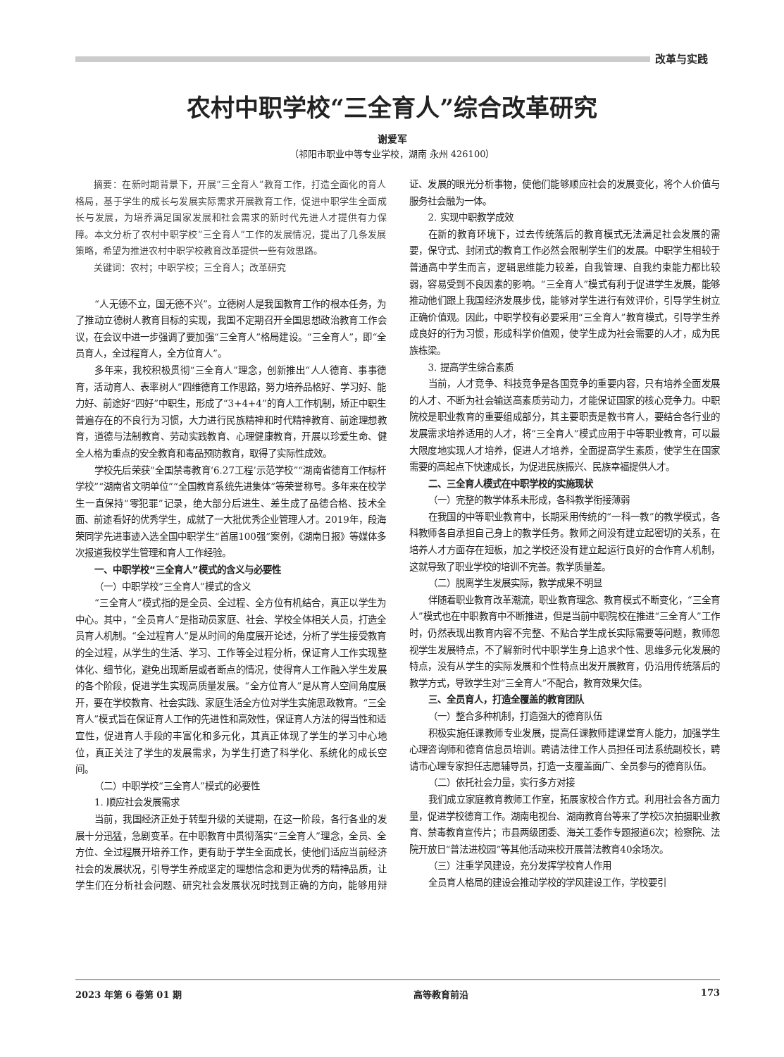改革与实践
农村中职学校“三全育人”综合改革研究
谢爱军
（祁阳市职业中等专业学校，湖南 永州 426100）
摘要：在新时期背景下，开展“三全育人”教育工作，打造全面化的育人格局，基于学生的成长与发展实际需求开展教育工作，促进中职学生全面成长与发展，为培养满足国家发展和社会需求的新时代先进人才提供有力保障。本文分析了农村中职学校“三全育人”工作的发展情况，提出了几条发展策略，希望为推进农村中职学校教育改革提供一些有效思路。
关键词：农村；中职学校；三全育人；改革研究
“人无德不立，国无德不兴”。立德树人是我国教育工作的根本任务，为了推动立德树人教育目标的实现，我国不定期召开全国思想政治教育工作会议，在会议中进一步强调了要加强“三全育人”格局建设。“三全育人”，即“全员育人，全过程育人，全方位育人”。
多年来，我校积极贯彻“三全育人”理念，创新推出“人人德育、事事德育，活动育人、表率树人”四维德育工作思路，努力培养品格好、学习好、能力好、前途好“四好”中职生，形成了“3+4+4”的育人工作机制，矫正中职生普遍存在的不良行为习惯，大力进行民族精神和时代精神教育、前途理想教育，道德与法制教育、劳动实践教育、心理健康教育，开展以珍爱生命、健全人格为重点的安全教育和毒品预防教育，取得了实际性成效。
学校先后荣获“全国禁毒教育‘6.27工程’示范学校”“湖南省德育工作标杆学校”“湖南省文明单位”“全国教育系统先进集体”等荣誉称号。多年来在校学生一直保持“零犯罪”记录，绝大部分后进生、差生成了品德合格、技术全面、前途看好的优秀学生，成就了一大批优秀企业管理人才。2019年，段海荣同学先进事迹入选全国中职学生“首届100强”案例，《湖南日报》等媒体多次报道我校学生管理和育人工作经验。
一、中职学校“三全育人”模式的含义与必要性
（一）中职学校“三全育人”模式的含义
“三全育人”模式指的是全员、全过程、全方位有机结合，真正以学生为中心。其中，“全员育人”是指动员家庭、社会、学校全体相关人员，打造全员育人机制。“全过程育人”是从时间的角度展开论述，分析了学生接受教育的全过程，从学生的生活、学习、工作等全过程分析，保证育人工作实现整体化、细节化，避免出现断层或者断点的情况，使得育人工作融入学生发展的各个阶段，促进学生实现高质量发展。“全方位育人”是从育人空间角度展开，要在学校教育、社会实践、家庭生活全方位对学生实施思政教育。“三全育人”模式旨在保证育人工作的先进性和高效性，保证育人方法的得当性和适宜性，促进育人手段的丰富化和多元化，其真正体现了学生的学习中心地位，真正关注了学生的发展需求，为学生打造了科学化、系统化的成长空间。
（二）中职学校“三全育人”模式的必要性
1. 顺应社会发展需求
当前，我国经济正处于转型升级的关键期，在这一阶段，各行各业的发展十分迅猛，急剧变革。在中职教育中贯彻落实“三全育人”理念，全员、全方位、全过程展开培养工作，更有助于学生全面成长，使他们适应当前经济社会的发展状况，引导学生养成坚定的理想信念和更为优秀的精神品质，让学生们在分析社会问题、研究社会发展状况时找到正确的方向，能够用辩证、发展的眼光分析事物，使他们能够顺应社会的发展变化，将个人价值与服务社会融为一体。
2. 实现中职教学成效
在新的教育环境下，过去传统落后的教育模式无法满足社会发展的需要，保守式、封闭式的教育工作必然会限制学生们的发展。中职学生相较于普通高中学生而言，逻辑思维能力较差，自我管理、自我约束能力都比较弱，容易受到不良因素的影响。“三全育人”模式有利于促进学生发展，能够推动他们跟上我国经济发展步伐，能够对学生进行有效评价，引导学生树立正确价值观。因此，中职学校有必要采用“三全育人”教育模式，引导学生养成良好的行为习惯，形成科学价值观，使学生成为社会需要的人才，成为民族栋梁。
3. 提高学生综合素质
当前，人才竞争、科技竞争是各国竞争的重要内容，只有培养全面发展的人才、不断为社会输送高素质劳动力，才能保证国家的核心竞争力。中职院校是职业教育的重要组成部分，其主要职责是教书育人，要结合各行业的发展需求培养适用的人才，将“三全育人”模式应用于中等职业教育，可以最大限度地实现人才培养，促进人才培养，全面提高学生素质，使学生在国家需要的高起点下快速成长，为促进民族振兴、民族幸福提供人才。
二、三全育人模式在中职学校的实施现状
（一）完整的教学体系未形成，各科教学衔接薄弱
在我国的中等职业教育中，长期采用传统的“一科一教”的教学模式，各科教师各自承担自己身上的教学任务。教师之间没有建立起密切的关系，在培养人才方面存在短板，加之学校还没有建立起运行良好的合作育人机制，这就导致了职业学校的培训不完善。教学质量差。
（二）脱离学生发展实际，教学成果不明显
伴随着职业教育改革潮流，职业教育理念、教育模式不断变化，“三全育人”模式也在中职教育中不断推进，但是当前中职院校在推进“三全育人”工作时，仍然表现出教育内容不完整、不贴合学生成长实际需要等问题，教师忽视学生发展特点，不了解新时代中职学生身上追求个性、思维多元化发展的特点，没有从学生的实际发展和个性特点出发开展教育，仍沿用传统落后的教学方式，导致学生对“三全育人”不配合，教育效果欠佳。
三、全员育人，打造全覆盖的教育团队
（一）整合多种机制，打造强大的德育队伍
积极实施任课教师专业发展，提高任课教师建课堂育人能力，加强学生心理咨询师和德育信息员培训。聘请法律工作人员担任司法系统副校长，聘请市心理专家担任志愿辅导员，打造一支覆盖面广、全员参与的德育队伍。
（二）依托社会力量，实行多方对接
我们成立家庭教育教师工作室，拓展家校合作方式。利用社会各方面力量，促进学校德育工作。湖南电视台、湖南教育台等来了学校5次拍摄职业教育、禁毒教育宣传片；市县两级团委、海关工委作专题报道6次；检察院、法院开放日“普法进校园”等其他活动来校开展普法教育40余场次。
（三）注重学风建设，充分发挥学校育人作用
全员育人格局的建设会推动学校的学风建设工作，学校要引
2023 年第 6 卷第 01 期 高等教育前沿 173